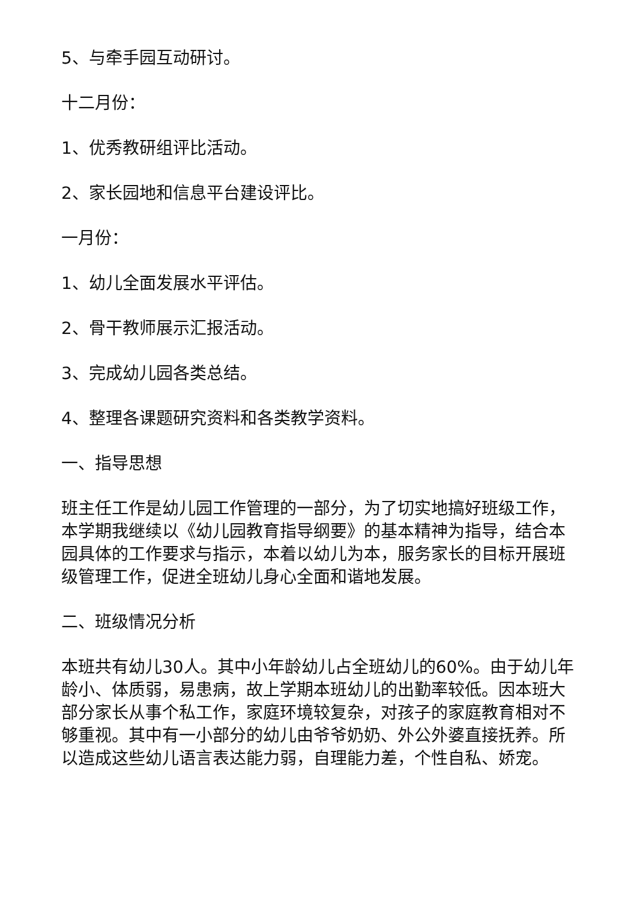5、与牵手园互动研讨。
十二月份：
1、优秀教研组评比活动。
2、家长园地和信息平台建设评比。
一月份：
1、幼儿全面发展水平评估。
2、骨干教师展示汇报活动。
3、完成幼儿园各类总结。
4、整理各课题研究资料和各类教学资料。
一、指导思想
班主任工作是幼儿园工作管理的一部分，为了切实地搞好班级工作，本学期我继续以《幼儿园教育指导纲要》的基本精神为指导，结合本园具体的工作要求与指示，本着以幼儿为本，服务家长的目标开展班级管理工作，促进全班幼儿身心全面和谐地发展。
二、班级情况分析
本班共有幼儿30人。其中小年龄幼儿占全班幼儿的60%。由于幼儿年龄小、体质弱，易患病，故上学期本班幼儿的出勤率较低。因本班大部分家长从事个私工作，家庭环境较复杂，对孩子的家庭教育相对不够重视。其中有一小部分的幼儿由爷爷奶奶、外公外婆直接抚养。所以造成这些幼儿语言表达能力弱，自理能力差，个性自私、娇宠。